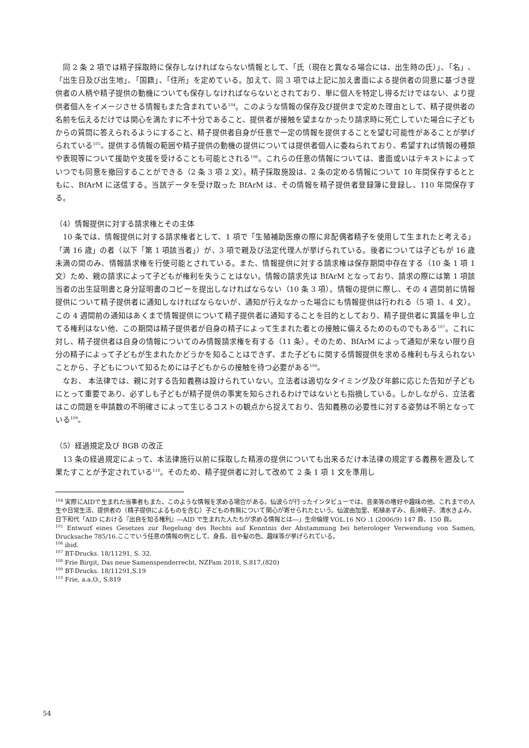同 2 条 2 項では精子採取時に保存しなければならない情報として、「氏（現在と異なる場合には、出生時の氏）」、「名」、「出生日及び出生地」、「国籍」、「住所」を定めている。加えて、同 3 項では上記に加え書面による提供者の同意に基づき提供者の人柄や精子提供の動機についても保存しなければならないとされており、単に個人を特定し得るだけではない、より提供者個人をイメージさせる情報もまた含まれている<sup>104</sup>。このような情報の保存及び提供まで定めた理由として、精子提供者の名前を伝えるだけでは関心を満たすに不十分であること、提供者が接触を望まなかったり請求時に死亡していた場合に子どもからの質問に答えられるようにすること、精子提供者自身が任意で一定の情報を提供することを望む可能性があることが挙げられている<sup>105</sup>。提供する情報の範囲や精子提供の動機の提供については提供者個人に委ねられており、希望すれば情報の種類や表現等について援助や支援を受けることも可能とされる<sup>106</sup>。これらの任意の情報については、書面或いはテキストによっていつでも同意を撤回することができる（2 条 3 項 2 文）。精子採取施設は、2 条の定める情報について 10 年間保存するとともに、BfArM に送信する。当該データを受け取った BfArM は、その情報を精子提供者登録簿に登録し、110 年間保存する。
（4）情報提供に対する請求権とその主体
　10 条では、情報提供に対する請求権者として、1 項で「生殖補助医療の際に非配偶者精子を使用して生まれたと考える」「満 16 歳」の者（以下「第 1 項該当者」）が、3 項で親及び法定代理人が挙げられている。後者については子どもが 16 歳未満の間のみ、情報請求権を行使可能とされている。また、情報提供に対する請求権は保存期間中存在する（10 条 1 項 1 文）ため、親の請求によって子どもが権利を失うことはない。情報の請求先は BfArM となっており、請求の際には第 1 項該当者の出生証明書と身分証明書のコピーを提出しなければならない（10 条 3 項）。情報の提供に際し、その 4 週間前に情報提供について精子提供者に通知しなければならないが、通知が行えなかった場合にも情報提供は行われる（5 項 1、4 文）。この 4 週間前の通知はあくまで情報提供について精子提供者に通知することを目的としており、精子提供者に異議を申し立てる権利はない他、この期間は精子提供者が自身の精子によって生まれた者との接触に備えるためのものでもある<sup>107</sup>。これに対し、精子提供者は自身の情報についてのみ情報請求権を有する（11 条）。そのため、BfArM によって通知が来ない限り自分の精子によって子どもが生まれたかどうかを知ることはできず、また子どもに関する情報提供を求める権利も与えられないことから、子どもについて知るためには子どもからの接触を待つ必要がある<sup>108</sup>。
　なお、 本法律では、親に対する告知義務は設けられていない。立法者は適切なタイミング及び年齢に応じた告知が子どもにとって重要であり、必ずしも子どもが精子提供の事実を知らされるわけではないとも指摘している。しかしながら、立法者はこの問題を申請数の不明確さによって生じるコストの観点から捉えており、告知義務の必要性に対する姿勢は不明となっている<sup>109</sup>。
（5）経過規定及び BGB の改正
　13 条の経過規定によって、本法律施行以前に採取した精液の提供についても出来るだけ本法律の規定する義務を遡及して果たすことが予定されている<sup>110</sup>。そのため、精子提供者に対して改めて 2 条 1 項 1 文を準用し
<sup>104</sup> 実際にAIDで生まれた当事者もまた、このような情報を求める場合がある。仙波らが行ったインタビューでは、音楽等の嗜好や趣味の他、これまでの人生や日常生活、提供者の（精子提供によるものを含む）子どもの有無について関心が寄せられたという。仙波由加里、柘植あずみ、長沖暁子、清水きよみ、日下和代「AID における『出自を知る権利』―AID で生まれた人たちが求める情報とは―」生命倫理 VOL.16 NO .1 (2006/9) 147 頁、150 頁。
<sup>105</sup> Entwurf eines Gesetzes zur Regelung des Rechts auf Kenntnis der Abstammung bei heterologer Verwendung von Samen, Drucksache 785/16.ここでいう任意の情報の例として、身長、目や髪の色、趣味等が挙げられている。
<sup>106</sup> ibid.
<sup>107</sup> BT-Drucks. 18/11291, S. 32.
<sup>108</sup> Frie Birgit, Das neue Samenspenderrecht, NZFam 2018, S.817,(820)
<sup>109</sup> BT-Drucks. 18/11291,S.19
<sup>110</sup> Frie, a.a.O., S.819
54